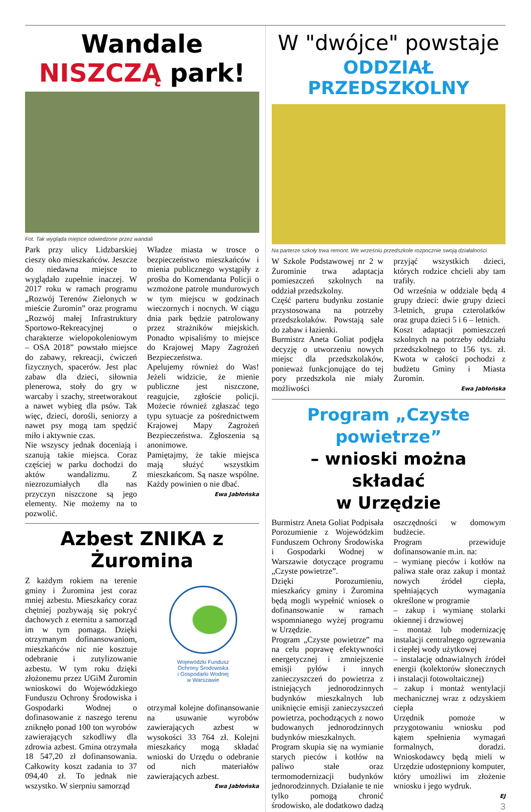Wandale NISZCZĄ park!
Fot. Tak wygląda miejsce odwiedzone przez wandali
Park przy ulicy Lidzbarskiej cieszy oko mieszkańców. Jeszcze do niedawna miejsce to wyglądało zupełnie inaczej. W 2017 roku w ramach programu „Rozwój Terenów Zielonych w mieście Żuromin” oraz programu „Rozwój małej Infrastruktury Sportowo-Rekreacyjnej o charakterze wielopokoleniowym – OSA 2018” powstało miejsce do zabawy, rekreacji, ćwiczeń fizycznych, spacerów. Jest plac zabaw dla dzieci, siłownia plenerowa, stoły do gry w warcaby i szachy, streetworakout a nawet wybieg dla psów. Tak więc, dzieci, dorośli, seniorzy a nawet psy mogą tam spędzić miło i aktywnie czas.
Nie wszyscy jednak doceniają i szanują takie miejsca. Coraz częściej w parku dochodzi do aktów wandalizmu. Z niezrozumiałych dla nas przyczyn niszczone są jego elementy. Nie możemy na to pozwolić.
Władze miasta w trosce o bezpieczeństwo mieszkańców i mienia publicznego wystąpiły z prośba do Komendanta Policji o wzmożone patrole mundurowych w tym miejscu w godzinach wieczornych i nocnych. W ciągu dnia park będzie patrolowany przez strażników miejskich. Ponadto wpisaliśmy to miejsce do Krajowej Mapy Zagrożeń Bezpieczeństwa.
Apelujemy również do Was! Jeżeli widzicie, że mienie publiczne jest niszczone, reagujcie, zgłoście policji. Możecie również zgłaszać tego typu sytuacje za pośrednictwem Krajowej Mapy Zagrożeń Bezpieczeństwa. Zgłoszenia są anonimowe.
Pamiętajmy, że takie miejsca mają służyć wszystkim mieszkańcom. Są nasze wspólne. Każdy powinien o nie dbać.
Ewa Jabłońska
Azbest ZNIKA z Żuromina
Z każdym rokiem na terenie gminy i Żuromina jest coraz mniej azbestu. Mieszkańcy coraz chętniej pozbywają się pokryć dachowych z eternitu a samorząd im w tym pomaga. Dzięki otrzymanym dofinansowaniom, mieszkańców nic nie kosztuje odebranie i zutylizowanie azbestu. W tym roku dzięki złożonemu przez UGiM Żuromin wnioskowi do Wojewódzkiego Funduszu Ochrony Środowiska i Gospodarki Wodnej o dofinasowanie z naszego terenu zniknęło ponad 100 ton wyrobów zawierających szkodliwy dla zdrowia azbest. Gmina otrzymała 18 547,20 zł dofinansowania. Całkowity koszt zadania to 37 094,40 zł. To jednak nie wszystko. W sierpniu samorząd
Wojewódzki Fundusz
Ochrony Środowiska
i Gospodarki Wodnej
w Warszawie
otrzymał kolejne dofinansowanie na usuwanie wyrobów zawierających azbest w wysokości 33 764 zł. Kolejni mieszkańcy mogą składać wnioski do Urzędu o odebranie od nich materiałów zawierających azbest.
Ewa Jabłońska
W "dwójce" powstaje
ODDZIAŁ PRZEDSZKOLNY
Na parterze szkoły trwa remont. We wrześniu przedszkole rozpocznie swoją działalności
W Szkole Podstawowej nr 2 w Żurominie trwa adaptacja pomieszczeń szkolnych na oddział przedszkolny.
Część parteru budynku zostanie przystosowana na potrzeby przedszkolaków. Powstają sale do zabaw i łazienki.
Burmistrz Aneta Goliat podjęła decyzję o utworzeniu nowych miejsc dla przedszkolaków, ponieważ funkcjonujące do tej pory przedszkola nie miały możliwości
przyjąć wszystkich dzieci, których rodzice chcieli aby tam trafiły.
Od września w oddziale będą 4 grupy dzieci: dwie grupy dzieci 3-letnich, grupa czterolatków oraz grupa dzieci 5 i 6 – letnich.
Koszt adaptacji pomieszczeń szkolnych na potrzeby oddziału przedszkolnego to 156 tys. zł. Kwota w całości pochodzi z budżetu Gminy i Miasta Żuromin.
Ewa Jabłońska
Program „Czyste powietrze”
– wnioski można składać
w Urzędzie
Burmistrz Aneta Goliat Podpisała Porozumienie z Wojewódzkim Funduszem Ochrony Środowiska i Gospodarki Wodnej w Warszawie dotyczące programu „Czyste powietrze”.
Dzięki Porozumieniu, mieszkańcy gminy i Żuromina będą mogli wypełnić wniosek o dofinansowanie w ramach wspomnianego wyżej programu w Urzędzie.
Program „Czyste powietrze” ma na celu poprawę efektywności energetycznej i zmniejszenie emisji pyłów i innych zanieczyszczeń do powietrza z istniejących jednorodzinnych budynków mieszkalnych lub uniknięcie emisji zanieczyszczeń powietrza, pochodzących z nowo budowanych jednorodzinnych budynków mieszkalnych.
Program skupia się na wymianie starych pieców i kotłów na paliwo stałe oraz termomodernizacji budynków jednorodzinnych. Działanie te nie tylko pomogą chronić środowisko, ale dodatkowo dadzą
oszczędności w domowym budżecie.
Program przewiduje dofinansowanie m.in. na:
– wymianę pieców i kotłów na paliwa stałe oraz zakup i montaż nowych źródeł ciepła, spełniających wymagania określone w programie
– zakup i wymianę stolarki okiennej i drzwiowej
– montaż lub modernizację instalacji centralnego ogrzewania i ciepłej wody użytkowej
– instalację odnawialnych źródeł energii (kolektorów słonecznych i instalacji fotowoltaicznej)
– zakup i montaż wentylacji mechanicznej wraz z odzyskiem ciepła
Urzędnik pomoże w przygotowaniu wniosku pod kątem spełnienia wymagań formalnych, doradzi. Wnioskodawcy będą mieli w Urzędzie udostępniony komputer, który umożliwi im złożenie wniosku i jego wydruk.
EJ
3